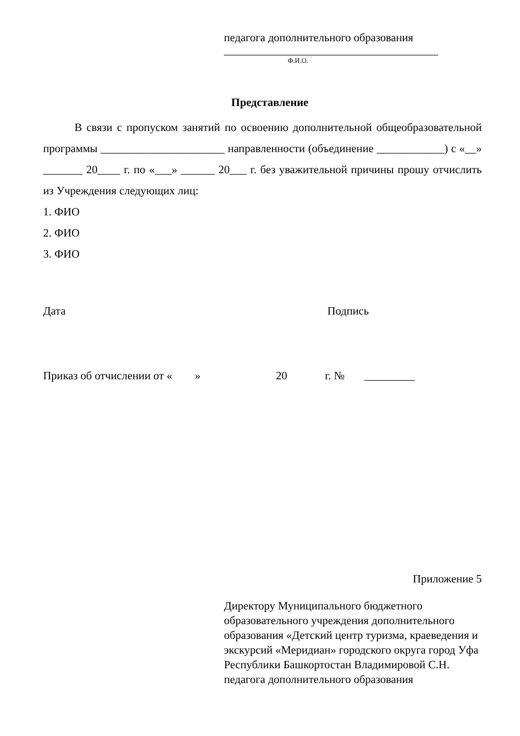педагога дополнительного образования
______________________________________
Ф.И.О.
Представление
В связи с пропуском занятий по освоению дополнительной общеобразовательной программы ______________________ направленности (объединение ____________) с «__» _______ 20____ г. по «___» ______ 20___ г. без уважительной причины прошу отчислить из Учреждения следующих лиц:
1. ФИО
2. ФИО
3. ФИО
Дата Подпись
Приказ об отчислении от « » 20 г. № _________
Приложение 5
Директору Муниципального бюджетного образовательного учреждения дополнительного образования «Детский центр туризма, краеведения и экскурсий «Меридиан» городского округа город Уфа Республики Башкортостан Владимировой С.Н.
педагога дополнительного образования